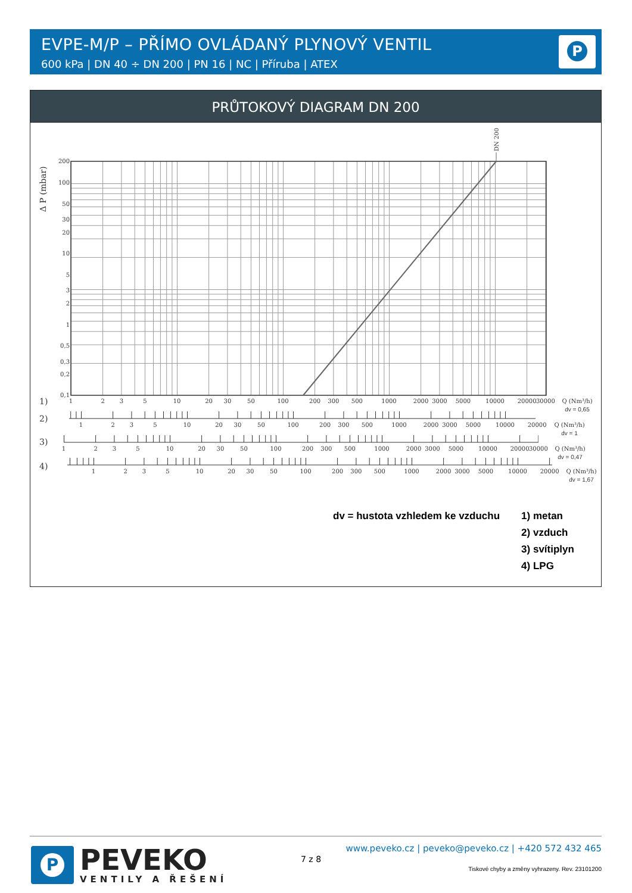EVPE-M/P – PŘÍMO OVLÁDANÝ PLYNOVÝ VENTIL
600 kPa | DN 40 ÷ DN 200 | PN 16 | NC | Příruba | ATEX
P
PRŮTOKOVÝ DIAGRAM DN 200
DN 200
Δ P (mbar)
200
100
50
30
20
10
5
3
2
1
0,5
0,3
0,2
0,1
1)
2)
3)
4)
1
2
3
5
10
20
30
50
100
200
300
500
1000
2000
3000
5000
10000
20000
30000
Q (Nm³/h)
dv = 0,65
1
2
3
5
10
20
30
50
100
200
300
500
1000
2000
3000
5000
10000
20000
Q (Nm³/h)
dv = 1
1
2
3
5
10
20
30
50
100
200
300
500
1000
2000
3000
5000
10000
20000
30000
Q (Nm³/h)
dv = 0,47
1
2
3
5
10
20
30
50
100
200
300
500
1000
2000
3000
5000
10000
20000
Q (Nm³/h)
dv = 1,67
dv = hustota vzhledem ke vzduchu
1) metan
2) vzduch
3) svítiplyn
4) LPG
P
PEVEKO
VENTILY A ŘEŠENÍ
7 z 8
www.peveko.cz | peveko@peveko.cz | +420 572 432 465
Tiskové chyby a změny vyhrazeny. Rev. 23101200